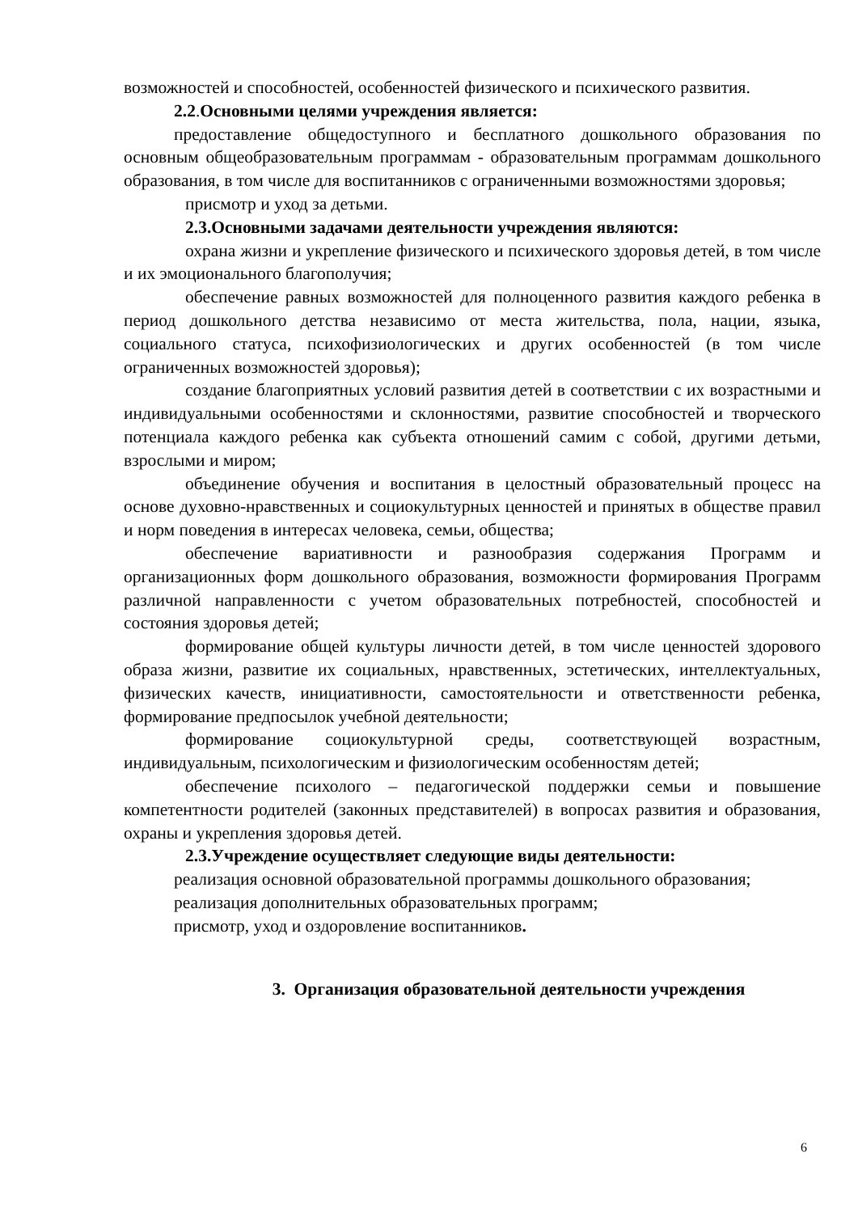возможностей и способностей, особенностей физического и психического развития.
2.2.Основными целями учреждения является:
предоставление общедоступного и бесплатного дошкольного образования по основным общеобразовательным программам - образовательным программам дошкольного образования, в том числе для воспитанников с ограниченными возможностями здоровья;
присмотр и уход за детьми.
2.3.Основными задачами деятельности учреждения являются:
охрана жизни и укрепление физического и психического здоровья детей, в том числе и их эмоционального благополучия;
обеспечение равных возможностей для полноценного развития каждого ребенка в период дошкольного детства независимо от места жительства, пола, нации, языка, социального статуса, психофизиологических и других особенностей (в том числе ограниченных возможностей здоровья);
создание благоприятных условий развития детей в соответствии с их возрастными и индивидуальными особенностями и склонностями, развитие способностей и творческого потенциала каждого ребенка как субъекта отношений самим с собой, другими детьми, взрослыми и миром;
объединение обучения и воспитания в целостный образовательный процесс на основе духовно-нравственных и социокультурных ценностей и принятых в обществе правил и норм поведения в интересах человека, семьи, общества;
обеспечение вариативности и разнообразия содержания Программ и организационных форм дошкольного образования, возможности формирования Программ различной направленности с учетом образовательных потребностей, способностей и состояния здоровья детей;
формирование общей культуры личности детей, в том числе ценностей здорового образа жизни, развитие их социальных, нравственных, эстетических, интеллектуальных, физических качеств, инициативности, самостоятельности и ответственности ребенка, формирование предпосылок учебной деятельности;
формирование социокультурной среды, соответствующей возрастным, индивидуальным, психологическим и физиологическим особенностям детей;
обеспечение психолого – педагогической поддержки семьи и повышение компетентности родителей (законных представителей) в вопросах развития и образования, охраны и укрепления здоровья детей.
2.3.Учреждение осуществляет следующие виды деятельности:
реализация основной образовательной программы дошкольного образования;
реализация дополнительных образовательных программ;
присмотр, уход и оздоровление воспитанников.
3. Организация образовательной деятельности учреждения
6